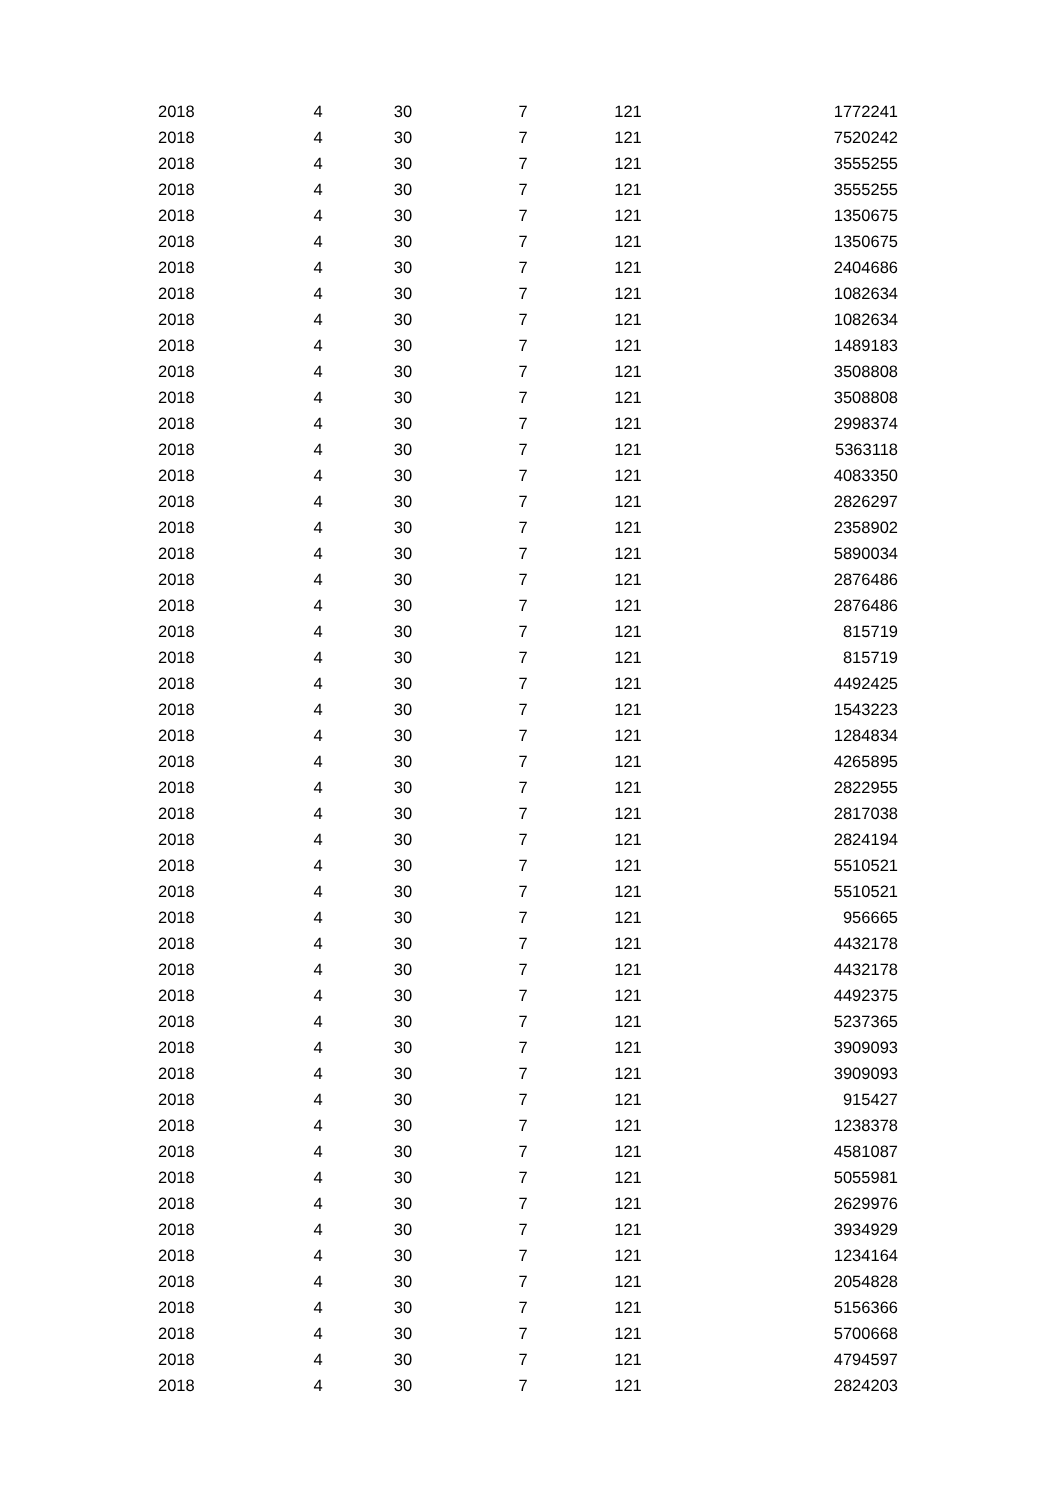| 2018 | 4 | 30 | 7 | 121 | 1772241 |
| 2018 | 4 | 30 | 7 | 121 | 7520242 |
| 2018 | 4 | 30 | 7 | 121 | 3555255 |
| 2018 | 4 | 30 | 7 | 121 | 3555255 |
| 2018 | 4 | 30 | 7 | 121 | 1350675 |
| 2018 | 4 | 30 | 7 | 121 | 1350675 |
| 2018 | 4 | 30 | 7 | 121 | 2404686 |
| 2018 | 4 | 30 | 7 | 121 | 1082634 |
| 2018 | 4 | 30 | 7 | 121 | 1082634 |
| 2018 | 4 | 30 | 7 | 121 | 1489183 |
| 2018 | 4 | 30 | 7 | 121 | 3508808 |
| 2018 | 4 | 30 | 7 | 121 | 3508808 |
| 2018 | 4 | 30 | 7 | 121 | 2998374 |
| 2018 | 4 | 30 | 7 | 121 | 5363118 |
| 2018 | 4 | 30 | 7 | 121 | 4083350 |
| 2018 | 4 | 30 | 7 | 121 | 2826297 |
| 2018 | 4 | 30 | 7 | 121 | 2358902 |
| 2018 | 4 | 30 | 7 | 121 | 5890034 |
| 2018 | 4 | 30 | 7 | 121 | 2876486 |
| 2018 | 4 | 30 | 7 | 121 | 2876486 |
| 2018 | 4 | 30 | 7 | 121 | 815719 |
| 2018 | 4 | 30 | 7 | 121 | 815719 |
| 2018 | 4 | 30 | 7 | 121 | 4492425 |
| 2018 | 4 | 30 | 7 | 121 | 1543223 |
| 2018 | 4 | 30 | 7 | 121 | 1284834 |
| 2018 | 4 | 30 | 7 | 121 | 4265895 |
| 2018 | 4 | 30 | 7 | 121 | 2822955 |
| 2018 | 4 | 30 | 7 | 121 | 2817038 |
| 2018 | 4 | 30 | 7 | 121 | 2824194 |
| 2018 | 4 | 30 | 7 | 121 | 5510521 |
| 2018 | 4 | 30 | 7 | 121 | 5510521 |
| 2018 | 4 | 30 | 7 | 121 | 956665 |
| 2018 | 4 | 30 | 7 | 121 | 4432178 |
| 2018 | 4 | 30 | 7 | 121 | 4432178 |
| 2018 | 4 | 30 | 7 | 121 | 4492375 |
| 2018 | 4 | 30 | 7 | 121 | 5237365 |
| 2018 | 4 | 30 | 7 | 121 | 3909093 |
| 2018 | 4 | 30 | 7 | 121 | 3909093 |
| 2018 | 4 | 30 | 7 | 121 | 915427 |
| 2018 | 4 | 30 | 7 | 121 | 1238378 |
| 2018 | 4 | 30 | 7 | 121 | 4581087 |
| 2018 | 4 | 30 | 7 | 121 | 5055981 |
| 2018 | 4 | 30 | 7 | 121 | 2629976 |
| 2018 | 4 | 30 | 7 | 121 | 3934929 |
| 2018 | 4 | 30 | 7 | 121 | 1234164 |
| 2018 | 4 | 30 | 7 | 121 | 2054828 |
| 2018 | 4 | 30 | 7 | 121 | 5156366 |
| 2018 | 4 | 30 | 7 | 121 | 5700668 |
| 2018 | 4 | 30 | 7 | 121 | 4794597 |
| 2018 | 4 | 30 | 7 | 121 | 2824203 |